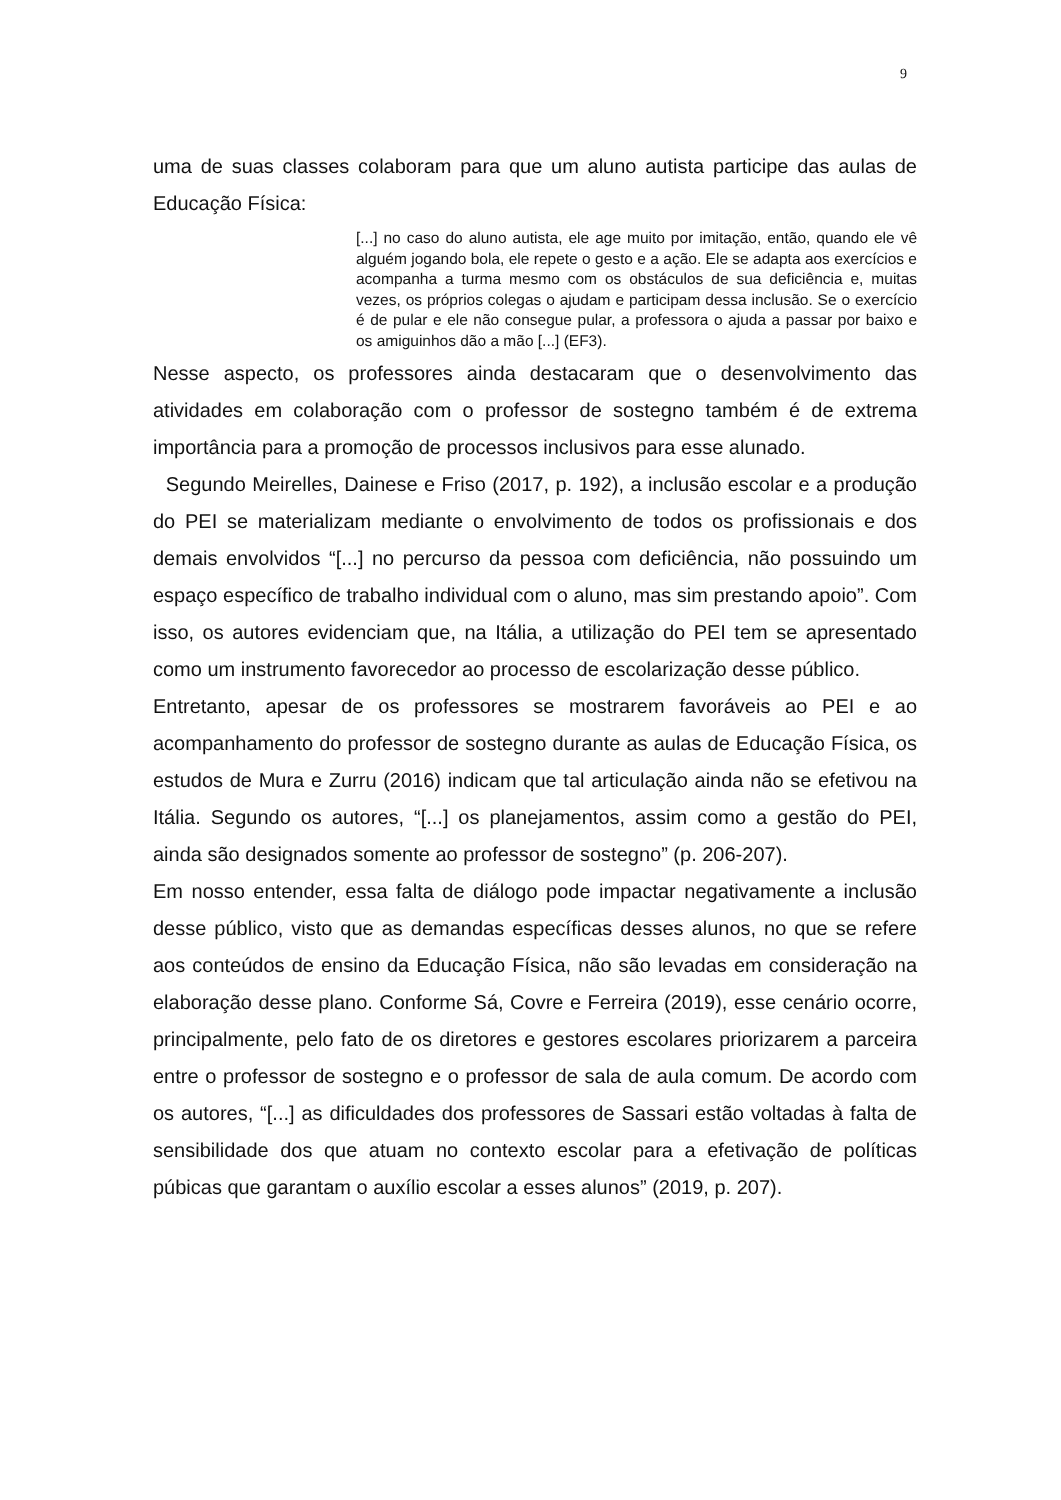9
uma de suas classes colaboram para que um aluno autista participe das aulas de Educação Física:
[...] no caso do aluno autista, ele age muito por imitação, então, quando ele vê alguém jogando bola, ele repete o gesto e a ação. Ele se adapta aos exercícios e acompanha a turma mesmo com os obstáculos de sua deficiência e, muitas vezes, os próprios colegas o ajudam e participam dessa inclusão. Se o exercício é de pular e ele não consegue pular, a professora o ajuda a passar por baixo e os amiguinhos dão a mão [...] (EF3).
Nesse aspecto, os professores ainda destacaram que o desenvolvimento das atividades em colaboração com o professor de sostegno também é de extrema importância para a promoção de processos inclusivos para esse alunado.
Segundo Meirelles, Dainese e Friso (2017, p. 192), a inclusão escolar e a produção do PEI se materializam mediante o envolvimento de todos os profissionais e dos demais envolvidos “[...] no percurso da pessoa com deficiência, não possuindo um espaço específico de trabalho individual com o aluno, mas sim prestando apoio”. Com isso, os autores evidenciam que, na Itália, a utilização do PEI tem se apresentado como um instrumento favorecedor ao processo de escolarização desse público.
Entretanto, apesar de os professores se mostrarem favoráveis ao PEI e ao acompanhamento do professor de sostegno durante as aulas de Educação Física, os estudos de Mura e Zurru (2016) indicam que tal articulação ainda não se efetivou na Itália. Segundo os autores, “[...] os planejamentos, assim como a gestão do PEI, ainda são designados somente ao professor de sostegno” (p. 206-207).
Em nosso entender, essa falta de diálogo pode impactar negativamente a inclusão desse público, visto que as demandas específicas desses alunos, no que se refere aos conteúdos de ensino da Educação Física, não são levadas em consideração na elaboração desse plano. Conforme Sá, Covre e Ferreira (2019), esse cenário ocorre, principalmente, pelo fato de os diretores e gestores escolares priorizarem a parceira entre o professor de sostegno e o professor de sala de aula comum. De acordo com os autores, “[...] as dificuldades dos professores de Sassari estão voltadas à falta de sensibilidade dos que atuam no contexto escolar para a efetivação de políticas púbicas que garantam o auxílio escolar a esses alunos” (2019, p. 207).